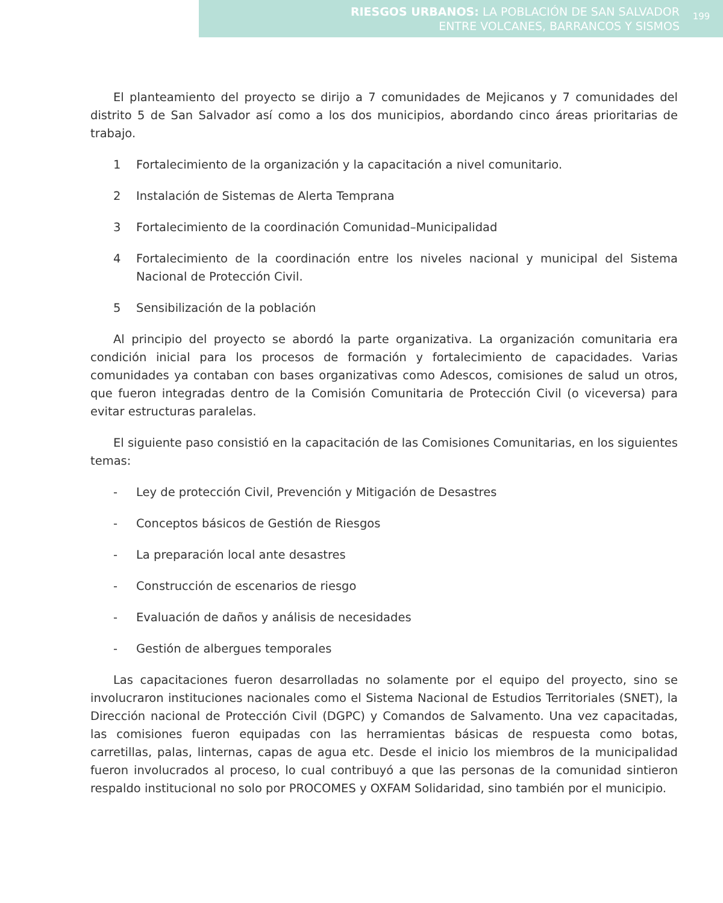RIESGOS URBANOS: LA POBLACIÓN DE SAN SALVADOR
ENTRE VOLCANES, BARRANCOS Y SISMOS
199
El planteamiento del proyecto se dirijo a 7 comunidades de Mejicanos y 7 comunidades del distrito 5 de San Salvador así como a los dos municipios, abordando cinco áreas prioritarias de trabajo.
1 Fortalecimiento de la organización y la capacitación a nivel comunitario.
2 Instalación de Sistemas de Alerta Temprana
3 Fortalecimiento de la coordinación Comunidad–Municipalidad
4 Fortalecimiento de la coordinación entre los niveles nacional y municipal del Sistema Nacional de Protección Civil.
5 Sensibilización de la población
Al principio del proyecto se abordó la parte organizativa. La organización comunitaria era condición inicial para los procesos de formación y fortalecimiento de capacidades. Varias comunidades ya contaban con bases organizativas como Adescos, comisiones de salud un otros, que fueron integradas dentro de la Comisión Comunitaria de Protección Civil (o viceversa) para evitar estructuras paralelas.
El siguiente paso consistió en la capacitación de las Comisiones Comunitarias, en los siguientes temas:
- Ley de protección Civil, Prevención y Mitigación de Desastres
- Conceptos básicos de Gestión de Riesgos
- La preparación local ante desastres
- Construcción de escenarios de riesgo
- Evaluación de daños y análisis de necesidades
- Gestión de albergues temporales
Las capacitaciones fueron desarrolladas no solamente por el equipo del proyecto, sino se involucraron instituciones nacionales como el Sistema Nacional de Estudios Territoriales (SNET), la Dirección nacional de Protección Civil (DGPC) y Comandos de Salvamento. Una vez capacitadas, las comisiones fueron equipadas con las herramientas básicas de respuesta como botas, carretillas, palas, linternas, capas de agua etc. Desde el inicio los miembros de la municipalidad fueron involucrados al proceso, lo cual contribuyó a que las personas de la comunidad sintieron respaldo institucional no solo por PROCOMES y OXFAM Solidaridad, sino también por el municipio.